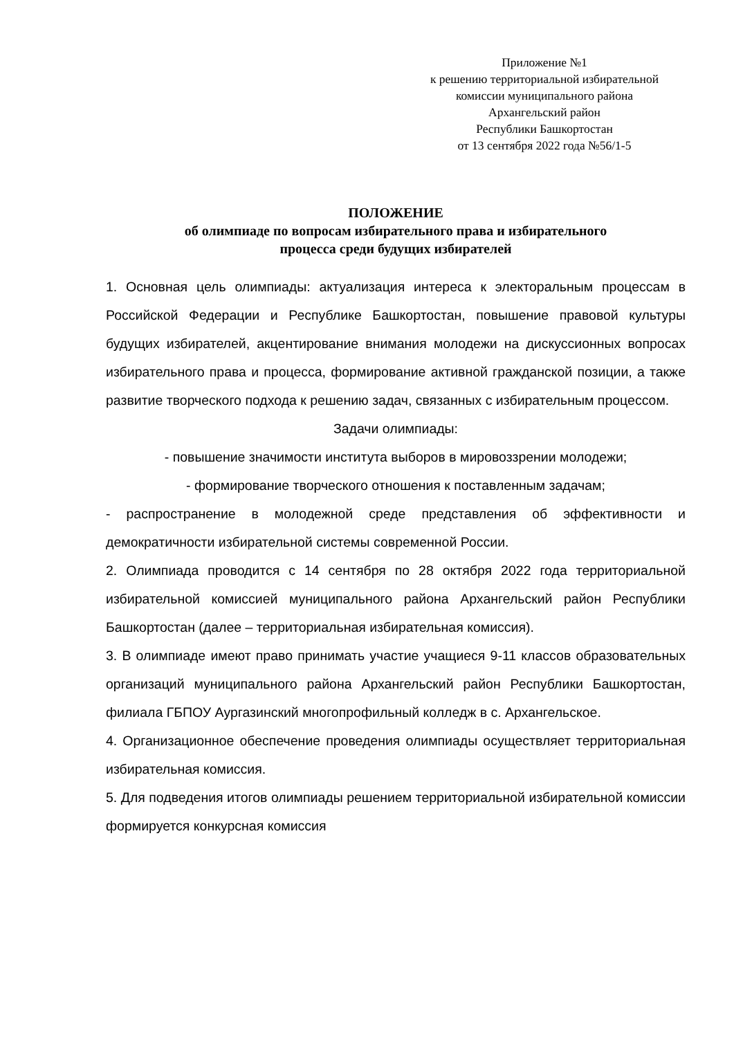Приложение №1
к решению территориальной избирательной
комиссии муниципального района
Архангельский район
Республики Башкортостан
от 13 сентября 2022 года №56/1-5
ПОЛОЖЕНИЕ
об олимпиаде по вопросам избирательного права и избирательного
процесса среди будущих избирателей
1. Основная цель олимпиады: актуализация интереса к электоральным процессам в Российской Федерации и Республике Башкортостан, повышение правовой культуры будущих избирателей, акцентирование внимания молодежи на дискуссионных вопросах избирательного права и процесса, формирование активной гражданской позиции, а также развитие творческого подхода к решению задач, связанных с избирательным процессом.
Задачи олимпиады:
- повышение значимости института выборов в мировоззрении молодежи;
- формирование творческого отношения к поставленным задачам;
- распространение в молодежной среде представления об эффективности и демократичности избирательной системы современной России.
2. Олимпиада проводится с 14 сентября по 28 октября 2022 года территориальной избирательной комиссией муниципального района Архангельский район Республики Башкортостан (далее – территориальная избирательная комиссия).
3. В олимпиаде имеют право принимать участие учащиеся 9-11 классов образовательных организаций муниципального района Архангельский район Республики Башкортостан, филиала ГБПОУ Аургазинский многопрофильный колледж в с. Архангельское.
4. Организационное обеспечение проведения олимпиады осуществляет территориальная избирательная комиссия.
5. Для подведения итогов олимпиады решением территориальной избирательной комиссии формируется конкурсная комиссия